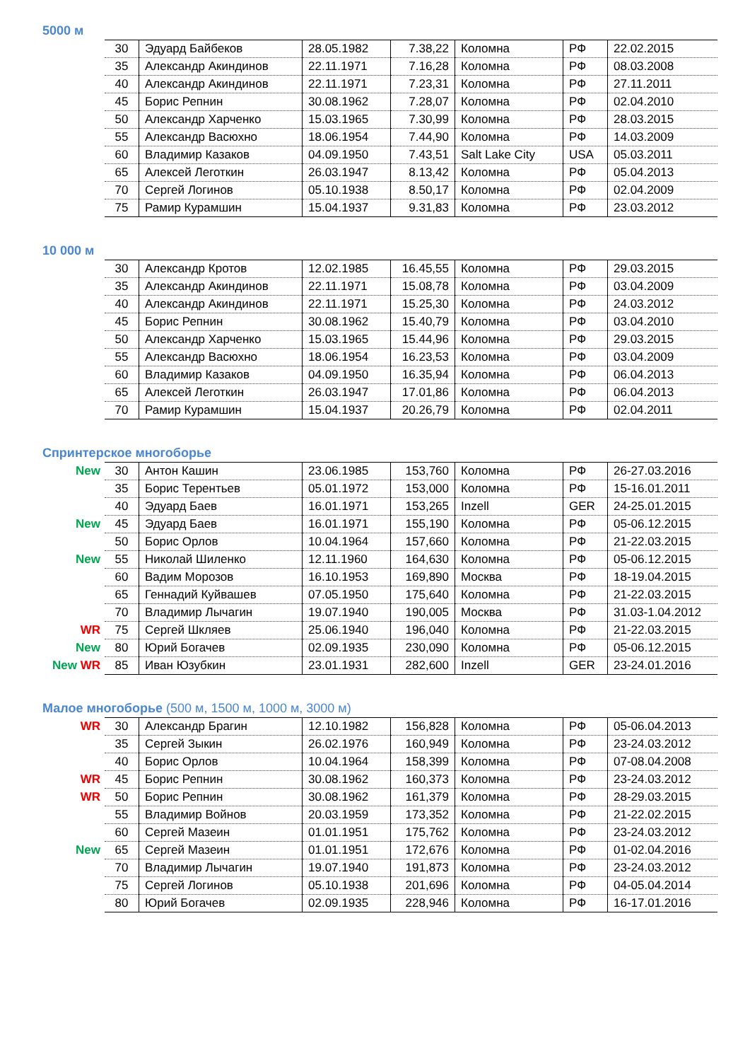5000 м
| | 30 | Эдуард Байбеков | 28.05.1982 | 7.38,22 | Коломна | РФ | 22.02.2015 |
| | 35 | Александр Акиндинов | 22.11.1971 | 7.16,28 | Коломна | РФ | 08.03.2008 |
| | 40 | Александр Акиндинов | 22.11.1971 | 7.23,31 | Коломна | РФ | 27.11.2011 |
| | 45 | Борис Репнин | 30.08.1962 | 7.28,07 | Коломна | РФ | 02.04.2010 |
| | 50 | Александр Харченко | 15.03.1965 | 7.30,99 | Коломна | РФ | 28.03.2015 |
| | 55 | Александр Васюхно | 18.06.1954 | 7.44,90 | Коломна | РФ | 14.03.2009 |
| | 60 | Владимир Казаков | 04.09.1950 | 7.43,51 | Salt Lake City | USA | 05.03.2011 |
| | 65 | Алексей Леготкин | 26.03.1947 | 8.13,42 | Коломна | РФ | 05.04.2013 |
| | 70 | Сергей Логинов | 05.10.1938 | 8.50,17 | Коломна | РФ | 02.04.2009 |
| | 75 | Рамир Курамшин | 15.04.1937 | 9.31,83 | Коломна | РФ | 23.03.2012 |
10 000 м
| | 30 | Александр Кротов | 12.02.1985 | 16.45,55 | Коломна | РФ | 29.03.2015 |
| | 35 | Александр Акиндинов | 22.11.1971 | 15.08,78 | Коломна | РФ | 03.04.2009 |
| | 40 | Александр Акиндинов | 22.11.1971 | 15.25,30 | Коломна | РФ | 24.03.2012 |
| | 45 | Борис Репнин | 30.08.1962 | 15.40,79 | Коломна | РФ | 03.04.2010 |
| | 50 | Александр Харченко | 15.03.1965 | 15.44,96 | Коломна | РФ | 29.03.2015 |
| | 55 | Александр Васюхно | 18.06.1954 | 16.23,53 | Коломна | РФ | 03.04.2009 |
| | 60 | Владимир Казаков | 04.09.1950 | 16.35,94 | Коломна | РФ | 06.04.2013 |
| | 65 | Алексей Леготкин | 26.03.1947 | 17.01,86 | Коломна | РФ | 06.04.2013 |
| | 70 | Рамир Курамшин | 15.04.1937 | 20.26,79 | Коломна | РФ | 02.04.2011 |
Спринтерское многоборье
| New | 30 | Антон Кашин | 23.06.1985 | 153,760 | Коломна | РФ | 26-27.03.2016 |
| | 35 | Борис Терентьев | 05.01.1972 | 153,000 | Коломна | РФ | 15-16.01.2011 |
| | 40 | Эдуард Баев | 16.01.1971 | 153,265 | Inzell | GER | 24-25.01.2015 |
| New | 45 | Эдуард Баев | 16.01.1971 | 155,190 | Коломна | РФ | 05-06.12.2015 |
| | 50 | Борис Орлов | 10.04.1964 | 157,660 | Коломна | РФ | 21-22.03.2015 |
| New | 55 | Николай Шиленко | 12.11.1960 | 164,630 | Коломна | РФ | 05-06.12.2015 |
| | 60 | Вадим Морозов | 16.10.1953 | 169,890 | Москва | РФ | 18-19.04.2015 |
| | 65 | Геннадий Куйвашев | 07.05.1950 | 175,640 | Коломна | РФ | 21-22.03.2015 |
| | 70 | Владимир Лычагин | 19.07.1940 | 190,005 | Москва | РФ | 31.03-1.04.2012 |
| WR | 75 | Сергей Шкляев | 25.06.1940 | 196,040 | Коломна | РФ | 21-22.03.2015 |
| New | 80 | Юрий Богачев | 02.09.1935 | 230,090 | Коломна | РФ | 05-06.12.2015 |
| New WR | 85 | Иван Юзубкин | 23.01.1931 | 282,600 | Inzell | GER | 23-24.01.2016 |
Малое многоборье (500 м, 1500 м, 1000 м, 3000 м)
| WR | 30 | Александр Брагин | 12.10.1982 | 156,828 | Коломна | РФ | 05-06.04.2013 |
| | 35 | Сергей Зыкин | 26.02.1976 | 160,949 | Коломна | РФ | 23-24.03.2012 |
| | 40 | Борис Орлов | 10.04.1964 | 158,399 | Коломна | РФ | 07-08.04.2008 |
| WR | 45 | Борис Репнин | 30.08.1962 | 160,373 | Коломна | РФ | 23-24.03.2012 |
| WR | 50 | Борис Репнин | 30.08.1962 | 161,379 | Коломна | РФ | 28-29.03.2015 |
| | 55 | Владимир Войнов | 20.03.1959 | 173,352 | Коломна | РФ | 21-22.02.2015 |
| | 60 | Сергей Мазеин | 01.01.1951 | 175,762 | Коломна | РФ | 23-24.03.2012 |
| New | 65 | Сергей Мазеин | 01.01.1951 | 172,676 | Коломна | РФ | 01-02.04.2016 |
| | 70 | Владимир Лычагин | 19.07.1940 | 191,873 | Коломна | РФ | 23-24.03.2012 |
| | 75 | Сергей Логинов | 05.10.1938 | 201,696 | Коломна | РФ | 04-05.04.2014 |
| | 80 | Юрий Богачев | 02.09.1935 | 228,946 | Коломна | РФ | 16-17.01.2016 |